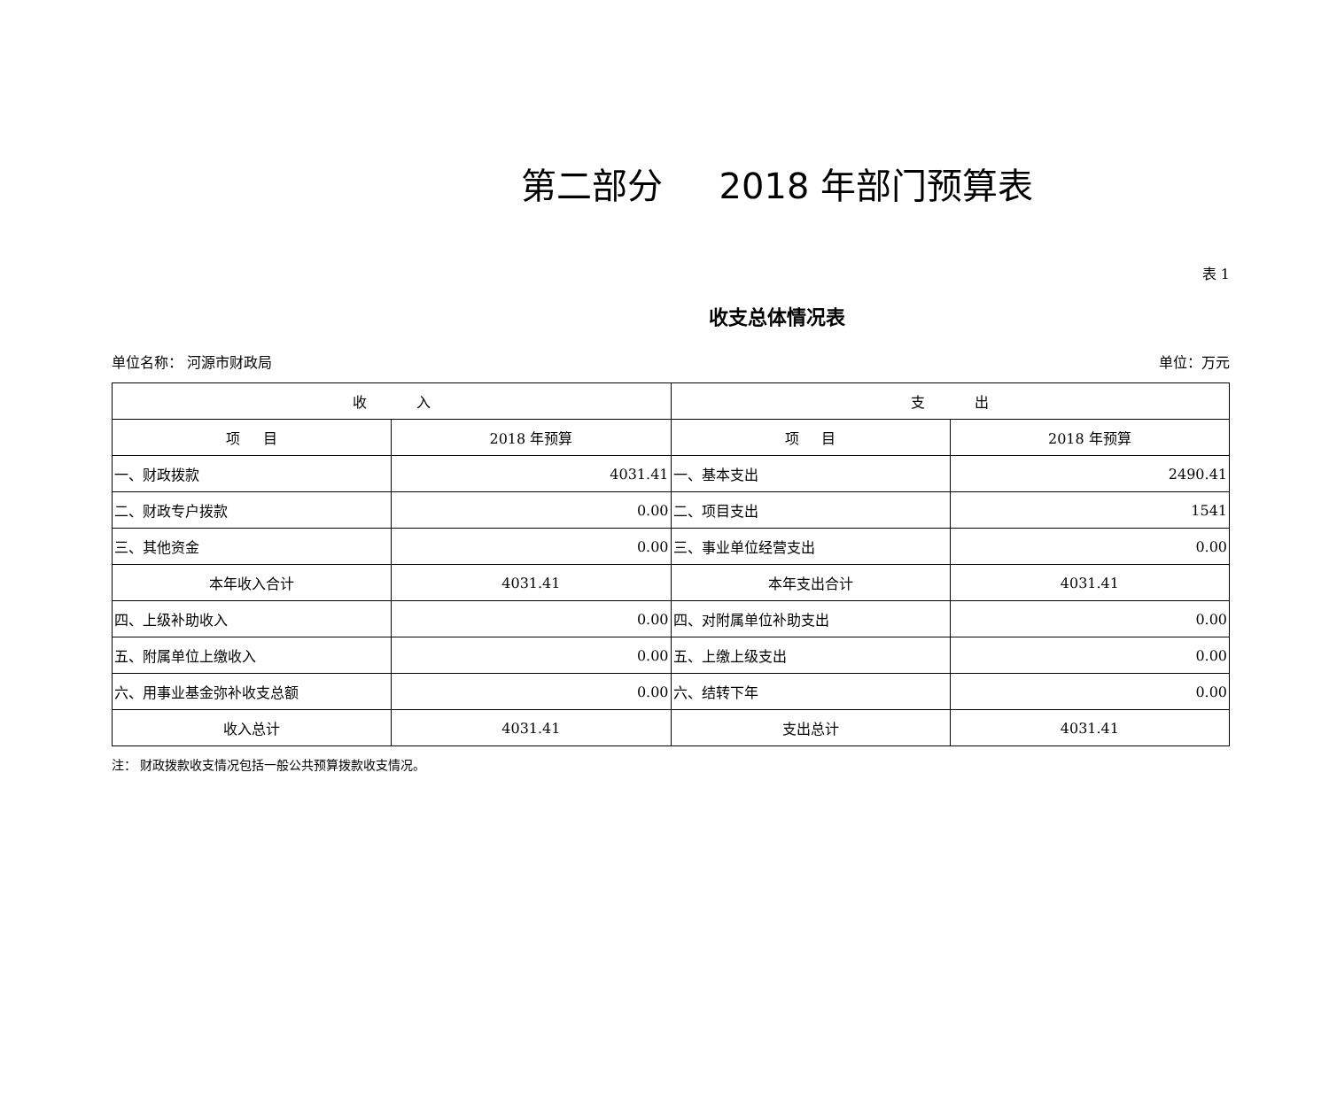第二部分 2018 年部门预算表
表 1
收支总体情况表
单位名称： 河源市财政局 单位：万元
| 收 入 | | 支 出 | |
| --- | --- | --- | --- |
| 项 目 | 2018 年预算 | 项 目 | 2018 年预算 |
| 一、财政拨款 | 4031.41 | 一、基本支出 | 2490.41 |
| 二、财政专户拨款 | 0.00 | 二、项目支出 | 1541 |
| 三、其他资金 | 0.00 | 三、事业单位经营支出 | 0.00 |
| 本年收入合计 | 4031.41 | 本年支出合计 | 4031.41 |
| 四、上级补助收入 | 0.00 | 四、对附属单位补助支出 | 0.00 |
| 五、附属单位上缴收入 | 0.00 | 五、上缴上级支出 | 0.00 |
| 六、用事业基金弥补收支总额 | 0.00 | 六、结转下年 | 0.00 |
| 收入总计 | 4031.41 | 支出总计 | 4031.41 |
注： 财政拨款收支情况包括一般公共预算拨款收支情况。